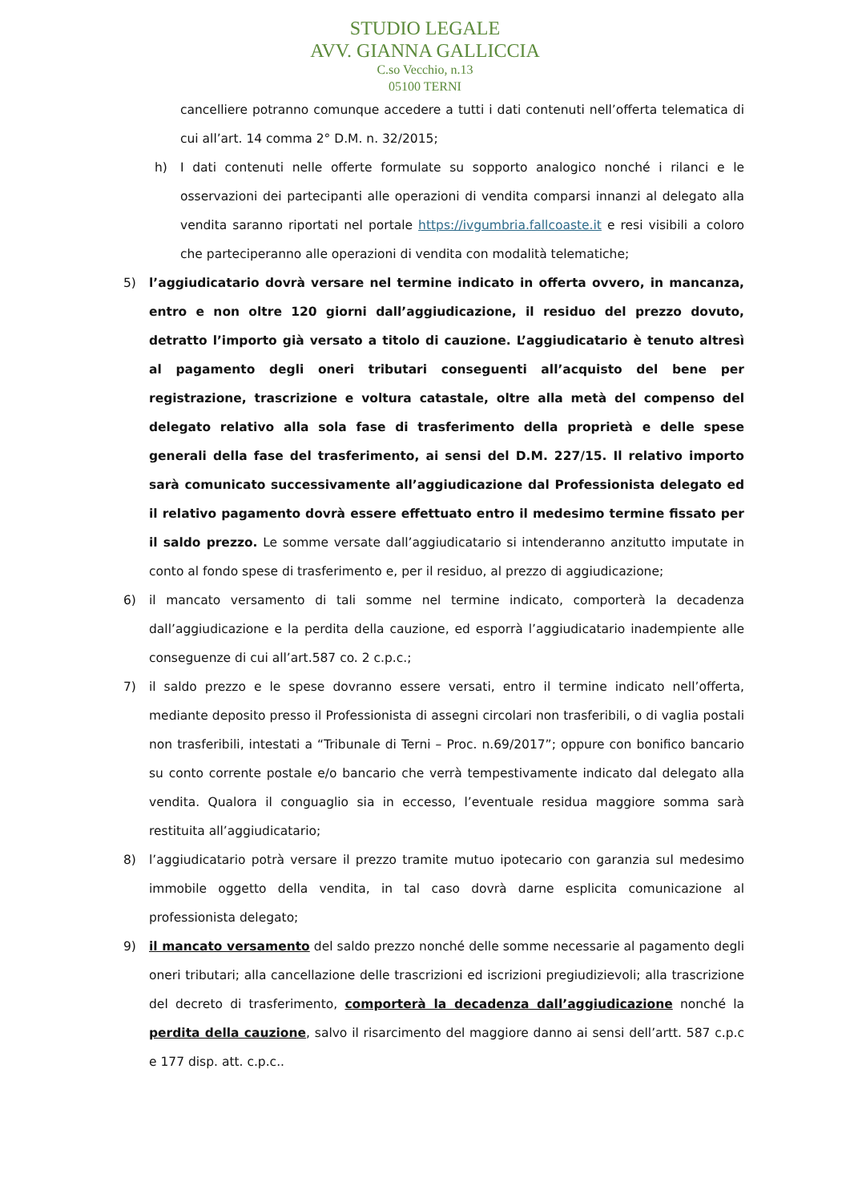STUDIO LEGALE
AVV. GIANNA GALLICCIA
C.so Vecchio, n.13
05100 TERNI
cancelliere potranno comunque accedere a tutti i dati contenuti nell’offerta telematica di cui all’art. 14 comma 2° D.M. n. 32/2015;
h) I dati contenuti nelle offerte formulate su sopporto analogico nonché i rilanci e le osservazioni dei partecipanti alle operazioni di vendita comparsi innanzi al delegato alla vendita saranno riportati nel portale https://ivgumbria.fallcoaste.it e resi visibili a coloro che parteciperanno alle operazioni di vendita con modalità telematiche;
5) l’aggiudicatario dovrà versare nel termine indicato in offerta ovvero, in mancanza, entro e non oltre 120 giorni dall’aggiudicazione, il residuo del prezzo dovuto, detratto l’importo già versato a titolo di cauzione. L’aggiudicatario è tenuto altresì al pagamento degli oneri tributari conseguenti all’acquisto del bene per registrazione, trascrizione e voltura catastale, oltre alla metà del compenso del delegato relativo alla sola fase di trasferimento della proprietà e delle spese generali della fase del trasferimento, ai sensi del D.M. 227/15. Il relativo importo sarà comunicato successivamente all’aggiudicazione dal Professionista delegato ed il relativo pagamento dovrà essere effettuato entro il medesimo termine fissato per il saldo prezzo. Le somme versate dall’aggiudicatario si intenderanno anzitutto imputate in conto al fondo spese di trasferimento e, per il residuo, al prezzo di aggiudicazione;
6) il mancato versamento di tali somme nel termine indicato, comporterà la decadenza dall’aggiudicazione e la perdita della cauzione, ed esporrà l’aggiudicatario inadempiente alle conseguenze di cui all’art.587 co. 2 c.p.c.;
7) il saldo prezzo e le spese dovranno essere versati, entro il termine indicato nell’offerta, mediante deposito presso il Professionista di assegni circolari non trasferibili, o di vaglia postali non trasferibili, intestati a “Tribunale di Terni – Proc. n.69/2017”; oppure con bonifico bancario su conto corrente postale e/o bancario che verrà tempestivamente indicato dal delegato alla vendita. Qualora il conguaglio sia in eccesso, l’eventuale residua maggiore somma sarà restituita all’aggiudicatario;
8) l’aggiudicatario potrà versare il prezzo tramite mutuo ipotecario con garanzia sul medesimo immobile oggetto della vendita, in tal caso dovrà darne esplicita comunicazione al professionista delegato;
9) il mancato versamento del saldo prezzo nonché delle somme necessarie al pagamento degli oneri tributari; alla cancellazione delle trascrizioni ed iscrizioni pregiudizievoli; alla trascrizione del decreto di trasferimento, comporterà la decadenza dall’aggiudicazione nonché la perdita della cauzione, salvo il risarcimento del maggiore danno ai sensi dell’artt. 587 c.p.c e 177 disp. att. c.p.c..